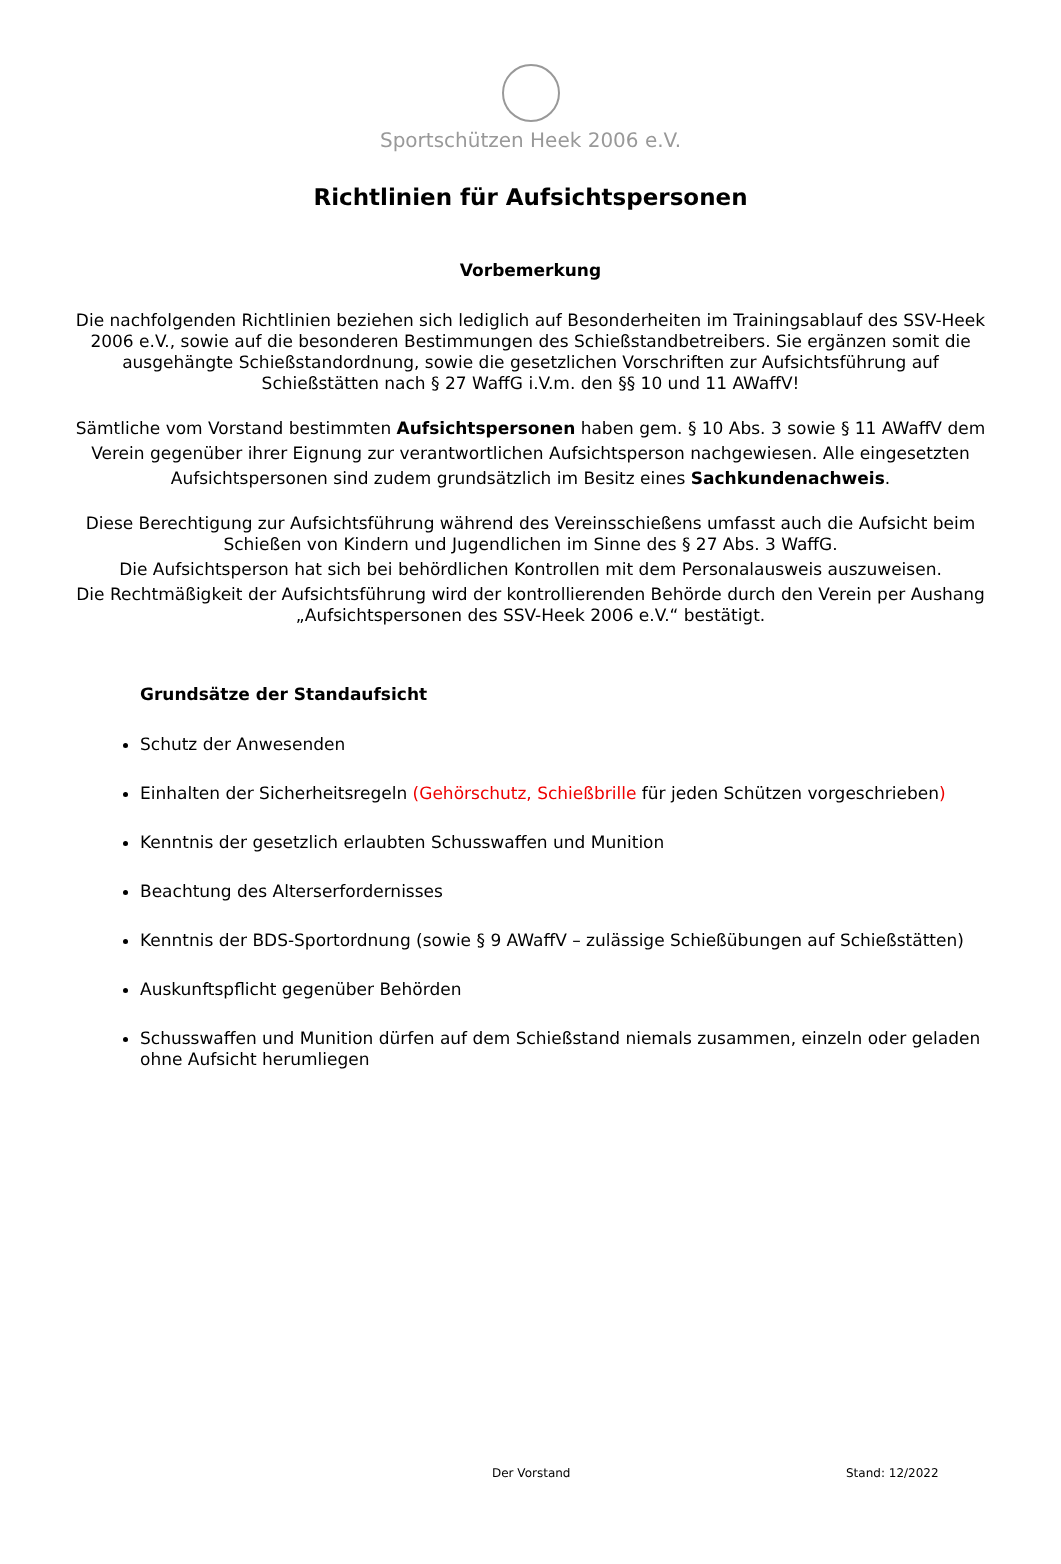Sportschützen Heek 2006 e.V.
Richtlinien für Aufsichtspersonen
Vorbemerkung
Die nachfolgenden Richtlinien beziehen sich lediglich auf Besonderheiten im Trainingsablauf des SSV-Heek 2006 e.V., sowie auf die besonderen Bestimmungen des Schießstandbetreibers. Sie ergänzen somit die ausgehängte Schießstandordnung, sowie die gesetzlichen Vorschriften zur Aufsichtsführung auf Schießstätten nach § 27 WaffG i.V.m. den §§ 10 und 11 AWaffV!
Sämtliche vom Vorstand bestimmten Aufsichtspersonen haben gem. § 10 Abs. 3 sowie § 11 AWaffV dem Verein gegenüber ihrer Eignung zur verantwortlichen Aufsichtsperson nachgewiesen. Alle eingesetzten Aufsichtspersonen sind zudem grundsätzlich im Besitz eines Sachkundenachweis.
Diese Berechtigung zur Aufsichtsführung während des Vereinsschießens umfasst auch die Aufsicht beim Schießen von Kindern und Jugendlichen im Sinne des § 27 Abs. 3 WaffG.
Die Aufsichtsperson hat sich bei behördlichen Kontrollen mit dem Personalausweis auszuweisen.
Die Rechtmäßigkeit der Aufsichtsführung wird der kontrollierenden Behörde durch den Verein per Aushang „Aufsichtspersonen des SSV-Heek 2006 e.V.“ bestätigt.
Grundsätze der Standaufsicht
Schutz der Anwesenden
Einhalten der Sicherheitsregeln (Gehörschutz, Schießbrille für jeden Schützen vorgeschrieben)
Kenntnis der gesetzlich erlaubten Schusswaffen und Munition
Beachtung des Alterserfordernisses
Kenntnis der BDS-Sportordnung (sowie § 9 AWaffV – zulässige Schießübungen auf Schießstätten)
Auskunftspflicht gegenüber Behörden
Schusswaffen und Munition dürfen auf dem Schießstand niemals zusammen, einzeln oder geladen ohne Aufsicht herumliegen
Der Vorstand Stand: 12/2022